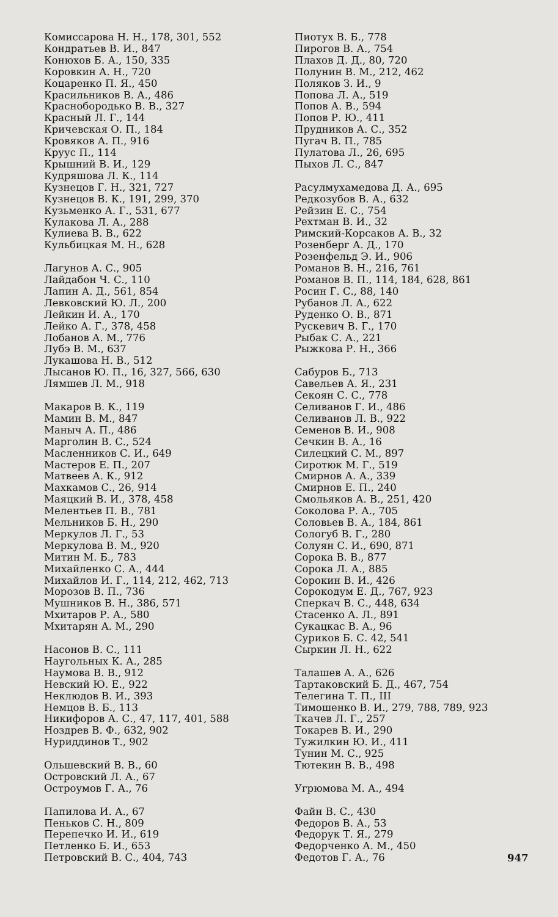Комиссарова Н. Н., 178, 301, 552
Кондратьев В. И., 847
Конюхов Б. А., 150, 335
Коровкин А. Н., 720
Коцаренко П. Я., 450
Красильников В. А., 486
Краснобородько В. В., 327
Красный Л. Г., 144
Кричевская О. П., 184
Кровяков А. П., 916
Круус П., 114
Крышний В. И., 129
Кудряшова Л. К., 114
Кузнецов Г. Н., 321, 727
Кузнецов В. К., 191, 299, 370
Кузьменко А. Г., 531, 677
Кулакова Л. А., 288
Кулиева В. В., 622
Кульбицкая М. Н., 628
Лагунов А. С., 905
Лайдабон Ч. С., 110
Лапин А. Д., 561, 854
Левковский Ю. Л., 200
Лейкин И. А., 170
Лейко А. Г., 378, 458
Лобанов А. М., 776
Лубэ В. М., 637
Лукашова Н. В., 512
Лысанов Ю. П., 16, 327, 566, 630
Лямшев Л. М., 918
Макаров В. К., 119
Мамин В. М., 847
Маныч А. П., 486
Марголин В. С., 524
Масленников С. И., 649
Мастеров Е. П., 207
Матвеев А. К., 912
Махкамов С., 26, 914
Маяцкий В. И., 378, 458
Мелентьев П. В., 781
Мельников Б. Н., 290
Меркулов Л. Г., 53
Меркулова В. М., 920
Митин М. Б., 783
Михайленко С. А., 444
Михайлов И. Г., 114, 212, 462, 713
Морозов В. П., 736
Мушников В. Н., 386, 571
Мхитаров Р. А., 580
Мхитарян А. М., 290
Насонов В. С., 111
Наугольных К. А., 285
Наумова В. В., 912
Невский Ю. Е., 922
Неклюдов В. И., 393
Немцов В. Б., 113
Никифоров А. С., 47, 117, 401, 588
Ноздрев В. Ф., 632, 902
Нуриддинов Т., 902
Ольшевский В. В., 60
Островский Л. А., 67
Остроумов Г. А., 76
Папилова И. А., 67
Пеньков С. Н., 809
Перепечко И. И., 619
Петленко Б. И., 653
Петровский В. С., 404, 743
Пиотух В. Б., 778
Пирогов В. А., 754
Плахов Д. Д., 80, 720
Полунин В. М., 212, 462
Поляков З. И., 9
Попова Л. А., 519
Попов А. В., 594
Попов Р. Ю., 411
Прудников А. С., 352
Пугач В. П., 785
Пулатова Л., 26, 695
Пыхов Л. С., 847
Расулмухамедова Д. А., 695
Редкозубов В. А., 632
Рейзин Е. С., 754
Рехтман В. И., 32
Римский-Корсаков А. В., 32
Розенберг А. Д., 170
Розенфельд Э. И., 906
Романов В. Н., 216, 761
Романов В. П., 114, 184, 628, 861
Росин Г. С., 88, 140
Рубанов Л. А., 622
Руденко О. В., 871
Рускевич В. Г., 170
Рыбак С. А., 221
Рыжкова Р. Н., 366
Сабуров Б., 713
Савельев А. Я., 231
Секоян С. С., 778
Селиванов Г. И., 486
Селиванов Л. В., 922
Семенов В. И., 908
Сечкин В. А., 16
Силецкий С. М., 897
Сиротюк М. Г., 519
Смирнов А. А., 339
Смирнов Е. П., 240
Смольяков А. В., 251, 420
Соколова Р. А., 705
Соловьев В. А., 184, 861
Сологуб В. Г., 280
Солуян С. И., 690, 871
Сорока В. В., 877
Сорока Л. А., 885
Сорокин В. И., 426
Сорокодум Е. Д., 767, 923
Сперкач В. С., 448, 634
Стасенко А. Л., 891
Сукацкас В. А., 96
Суриков Б. С. 42, 541
Сыркин Л. Н., 622
Талашев А. А., 626
Тартаковский Б. Д., 467, 754
Телегина Т. П., III
Тимошенко В. И., 279, 788, 789, 923
Ткачев Л. Г., 257
Токарев В. И., 290
Тужилкин Ю. И., 411
Тунин М. С., 925
Тютекин В. В., 498
Угрюмова М. А., 494
Файн В. С., 430
Федоров В. А., 53
Федорук Т. Я., 279
Федорченко А. М., 450
Федотов Г. А., 76
947